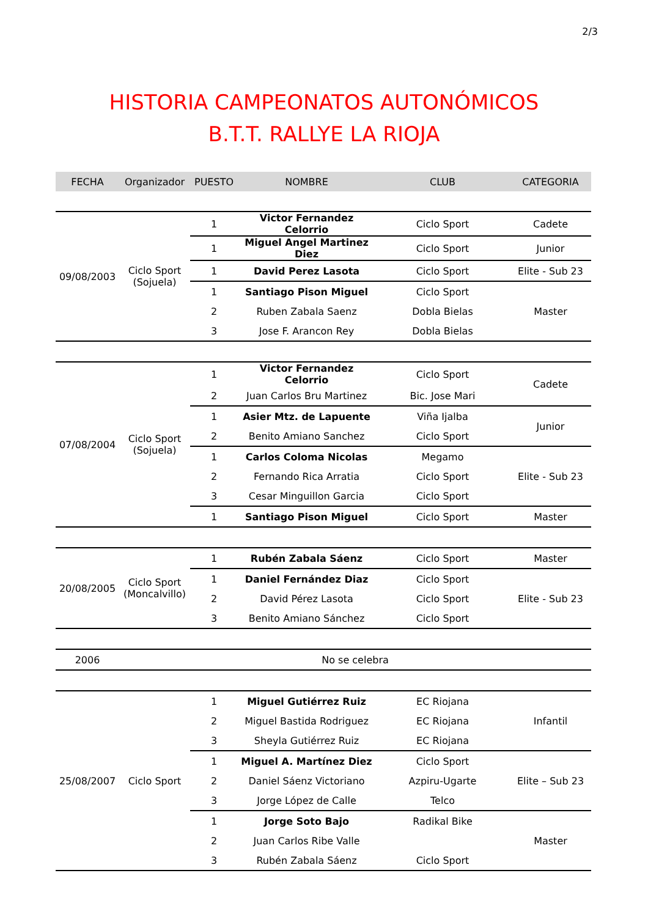2/3
HISTORIA CAMPEONATOS AUTONÓMICOS
B.T.T. RALLYE LA RIOJA
| FECHA | Organizador | PUESTO | NOMBRE | CLUB | CATEGORIA |
| --- | --- | --- | --- | --- | --- |
| 09/08/2003 | Ciclo Sport (Sojuela) | 1 | Victor Fernandez Celorrio | Ciclo Sport | Cadete |
| | | 1 | Miguel Angel Martinez Diez | Ciclo Sport | Junior |
| | | 1 | David Perez Lasota | Ciclo Sport | Elite - Sub 23 |
| | | 1 | Santiago Pison Miguel | Ciclo Sport | Master |
| | | 2 | Ruben Zabala Saenz | Dobla Bielas | |
| | | 3 | Jose F. Arancon Rey | Dobla Bielas | |
| 07/08/2004 | Ciclo Sport (Sojuela) | 1 | Victor Fernandez Celorrio | Ciclo Sport | Cadete |
| | | 2 | Juan Carlos Bru Martinez | Bic. Jose Mari | |
| | | 1 | Asier Mtz. de Lapuente | Viña Ijalba | Junior |
| | | 2 | Benito Amiano Sanchez | Ciclo Sport | |
| | | 1 | Carlos Coloma Nicolas | Megamo | Elite - Sub 23 |
| | | 2 | Fernando Rica Arratia | Ciclo Sport | |
| | | 3 | Cesar Minguillon Garcia | Ciclo Sport | |
| | | 1 | Santiago Pison Miguel | Ciclo Sport | Master |
| 20/08/2005 | Ciclo Sport (Moncalvillo) | 1 | Rubén Zabala Sáenz | Ciclo Sport | Master |
| | | 1 | Daniel Fernández Diaz | Ciclo Sport | Elite - Sub 23 |
| | | 2 | David Pérez Lasota | Ciclo Sport | |
| | | 3 | Benito Amiano Sánchez | Ciclo Sport | |
| 2006 | No se celebra | | | | |
| 25/08/2007 | Ciclo Sport | 1 | Miguel Gutiérrez Ruiz | EC Riojana | Infantil |
| | | 2 | Miguel Bastida Rodriguez | EC Riojana | |
| | | 3 | Sheyla Gutiérrez Ruiz | EC Riojana | |
| | | 1 | Miguel A. Martínez Diez | Ciclo Sport | Elite – Sub 23 |
| | | 2 | Daniel Sáenz Victoriano | Azpiru-Ugarte | |
| | | 3 | Jorge López de Calle | Telco | |
| | | 1 | Jorge Soto Bajo | Radikal Bike | Master |
| | | 2 | Juan Carlos Ribe Valle | | |
| | | 3 | Rubén Zabala Sáenz | Ciclo Sport | |